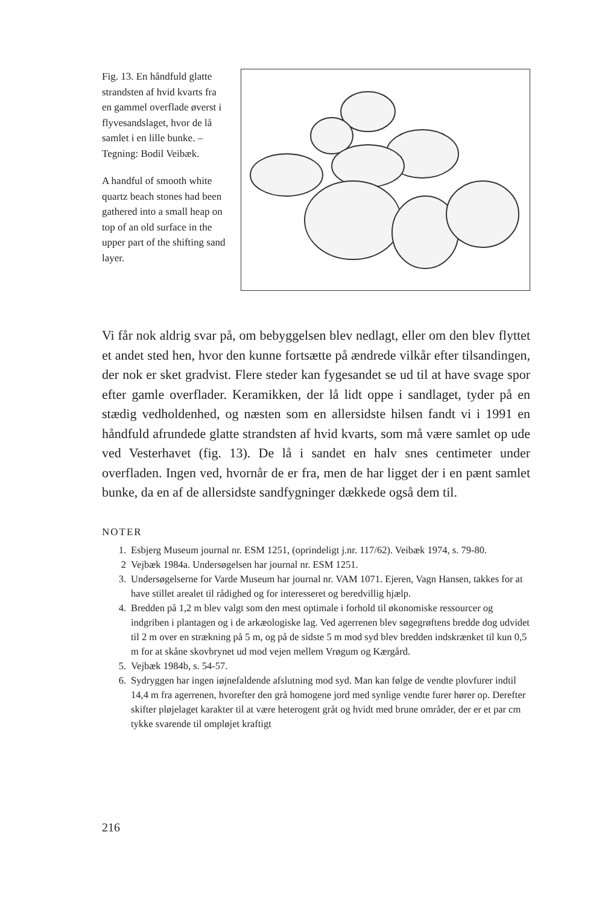Fig. 13. En håndfuld glatte strandsten af hvid kvarts fra en gammel overflade øverst i flyve­sandslaget, hvor de lå samlet i en lille bunke. – Tegning: Bodil Veibæk.
A handful of smooth white quartz beach stones had been gathered into a small heap on top of an old surface in the upper part of the shifting sand layer.
Vi får nok aldrig svar på, om bebyggelsen blev nedlagt, eller om den blev flyt­tet et andet sted hen, hvor den kunne fortsætte på ændrede vilkår efter tilsan­dingen, der nok er sket gradvist. Flere steder kan fygesandet se ud til at have svage spor efter gamle overflader. Keramikken, der lå lidt oppe i sandlaget, tyder på en stædig vedholdenhed, og næsten som en allersidste hilsen fandt vi i 1991 en håndfuld afrundede glatte strandsten af hvid kvarts, som må være samlet op ude ved Vesterhavet (fig. 13). De lå i sandet en halv snes centimeter under overfladen. Ingen ved, hvornår de er fra, men de har ligget der i en pænt samlet bunke, da en af de allersidste sandfygninger dækkede også dem til.
NOTER
1. Esbjerg Museum journal nr. ESM 1251, (oprindeligt j.nr. 117/62). Veibæk 1974, s. 79-80.
2 Vejbæk 1984a. Undersøgelsen har journal nr. ESM 1251.
3. Undersøgelserne for Varde Museum har journal nr. VAM 1071. Ejeren, Vagn Han­sen, takkes for at have stillet arealet til rådighed og for interesseret og beredvillig hjælp.
4. Bredden på 1,2 m blev valgt som den mest optimale i forhold til økonomiske res­sourcer og indgriben i plantagen og i de arkæologiske lag. Ved agerrenen blev søge­grøftens bredde dog udvidet til 2 m over en strækning på 5 m, og på de sidste 5 m mod syd blev bredden indskrænket til kun 0,5 m for at skåne skovbrynet ud mod vejen mellem Vrøgum og Kærgård.
5. Vejbæk 1984b, s. 54-57.
6. Sydryggen har ingen iøjnefaldende afslutning mod syd. Man kan følge de vendte plovfurer indtil 14,4 m fra agerrenen, hvorefter den grå homogene jord med synlige vendte furer hører op. Derefter skifter pløjelaget karakter til at være heterogent gråt og hvidt med brune områder, der er et par cm tykke svarende til ompløjet kraftigt
216